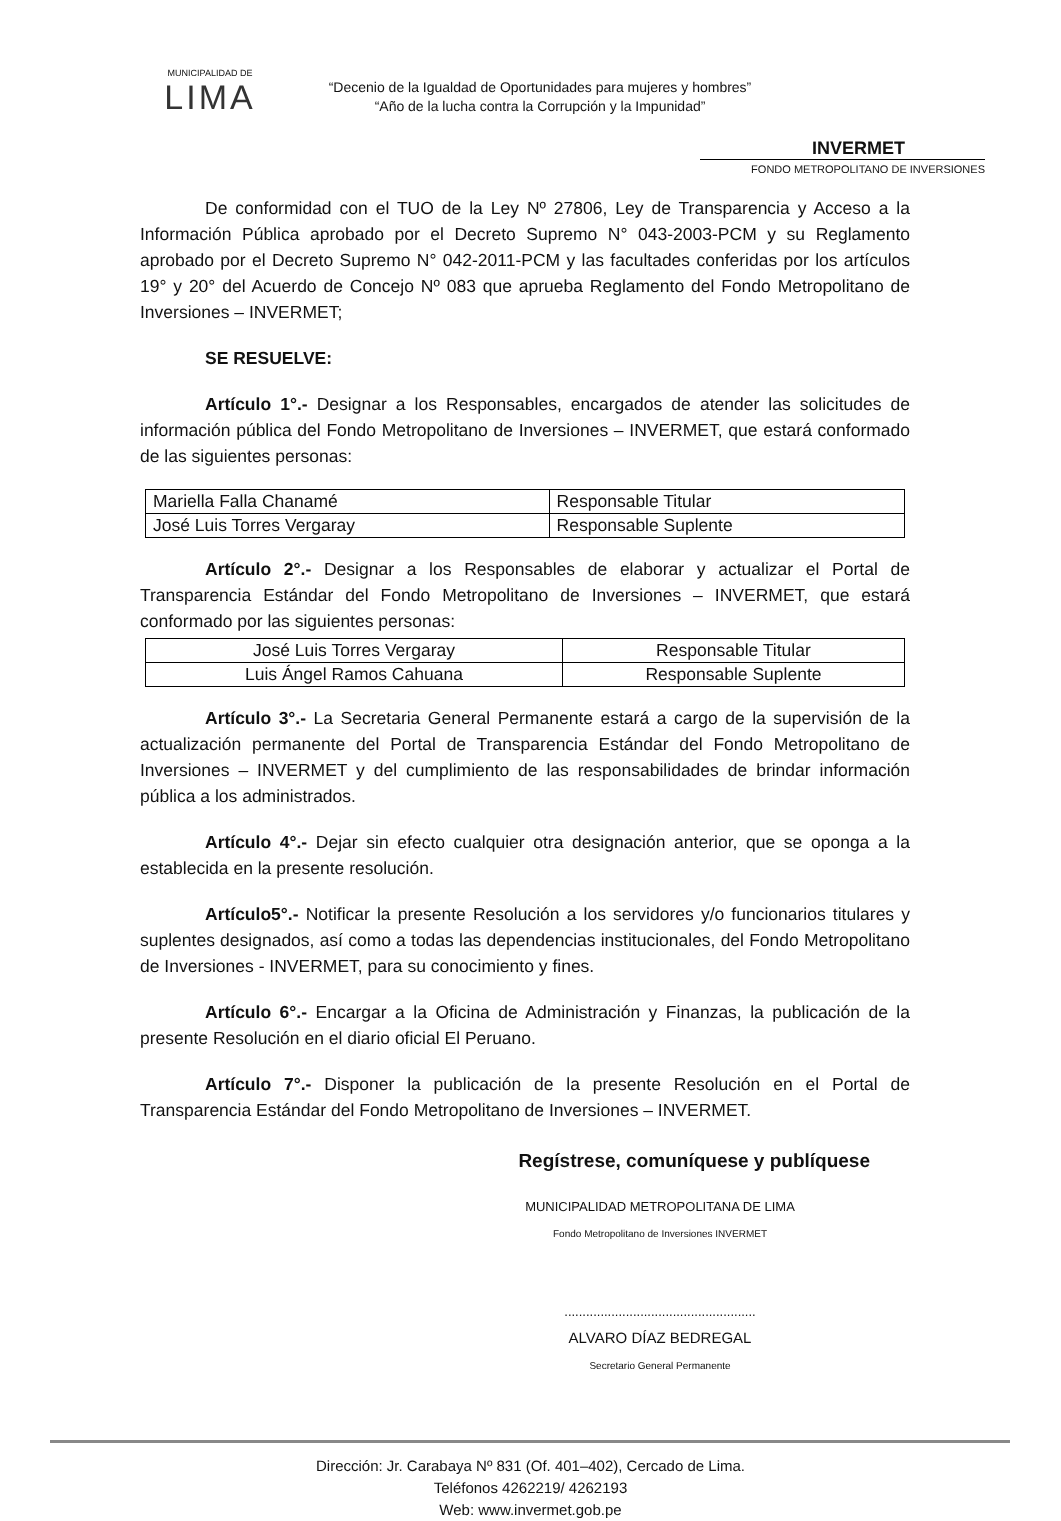MUNICIPALIDAD DE
LIMA
“Decenio de la Igualdad de Oportunidades para mujeres y hombres”
“Año de la lucha contra la Corrupción y la Impunidad”
INVERMET
FONDO METROPOLITANO DE INVERSIONES
De conformidad con el TUO de la Ley Nº 27806, Ley de Transparencia y Acceso a la Información Pública aprobado por el Decreto Supremo N° 043-2003-PCM y su Reglamento aprobado por el Decreto Supremo N° 042-2011-PCM y las facultades conferidas por los artículos 19° y 20° del Acuerdo de Concejo Nº 083 que aprueba Reglamento del Fondo Metropolitano de Inversiones – INVERMET;
SE RESUELVE:
Artículo 1°.- Designar a los Responsables, encargados de atender las solicitudes de información pública del Fondo Metropolitano de Inversiones – INVERMET, que estará conformado de las siguientes personas:
| Mariella Falla Chanamé | Responsable Titular |
| José Luis Torres Vergaray | Responsable Suplente |
Artículo 2°.- Designar a los Responsables de elaborar y actualizar el Portal de Transparencia Estándar del Fondo Metropolitano de Inversiones – INVERMET, que estará conformado por las siguientes personas:
| José Luis Torres Vergaray | Responsable Titular |
| Luis Ángel Ramos Cahuana | Responsable Suplente |
Artículo 3°.- La Secretaria General Permanente estará a cargo de la supervisión de la actualización permanente del Portal de Transparencia Estándar del Fondo Metropolitano de Inversiones – INVERMET y del cumplimiento de las responsabilidades de brindar información pública a los administrados.
Artículo 4°.- Dejar sin efecto cualquier otra designación anterior, que se oponga a la establecida en la presente resolución.
Artículo5°.- Notificar la presente Resolución a los servidores y/o funcionarios titulares y suplentes designados, así como a todas las dependencias institucionales, del Fondo Metropolitano de Inversiones - INVERMET, para su conocimiento y fines.
Artículo 6°.- Encargar a la Oficina de Administración y Finanzas, la publicación de la presente Resolución en el diario oficial El Peruano.
Artículo 7°.- Disponer la publicación de la presente Resolución en el Portal de Transparencia Estándar del Fondo Metropolitano de Inversiones – INVERMET.
Regístrese, comuníquese y publíquese
MUNICIPALIDAD METROPOLITANA DE LIMA
Fondo Metropolitano de Inversiones INVERMET
.....................................................
ALVARO DÍAZ BEDREGAL
Secretario General Permanente
Dirección: Jr. Carabaya Nº 831 (Of. 401–402), Cercado de Lima.
Teléfonos 4262219/ 4262193
Web: www.invermet.gob.pe